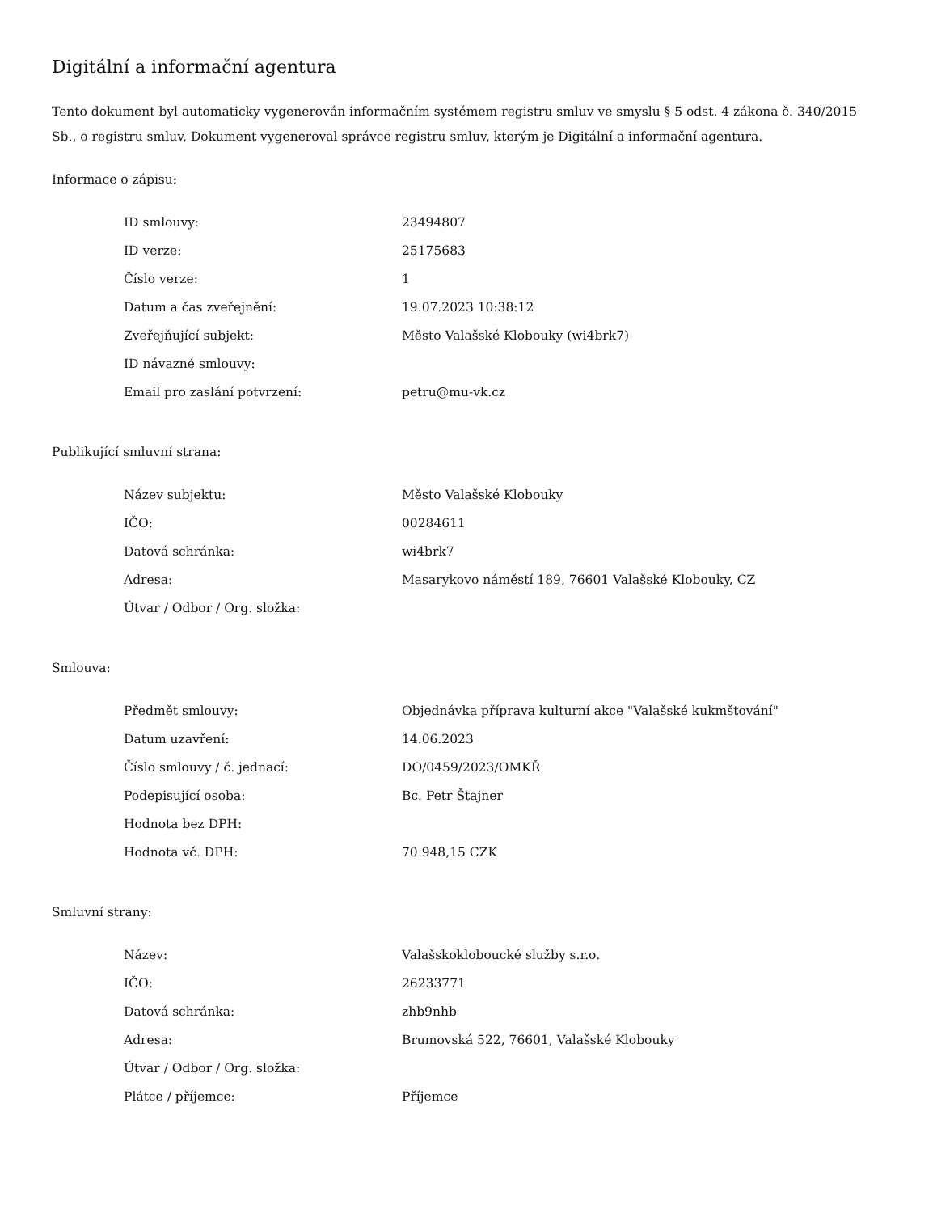Digitální a informační agentura
Tento dokument byl automaticky vygenerován informačním systémem registru smluv ve smyslu § 5 odst. 4 zákona č. 340/2015 Sb., o registru smluv. Dokument vygeneroval správce registru smluv, kterým je Digitální a informační agentura.
Informace o zápisu:
| ID smlouvy: | 23494807 |
| ID verze: | 25175683 |
| Číslo verze: | 1 |
| Datum a čas zveřejnění: | 19.07.2023 10:38:12 |
| Zveřejňující subjekt: | Město Valašské Klobouky (wi4brk7) |
| ID návazné smlouvy: | |
| Email pro zaslání potvrzení: | petru@mu-vk.cz |
Publikující smluvní strana:
| Název subjektu: | Město Valašské Klobouky |
| IČO: | 00284611 |
| Datová schránka: | wi4brk7 |
| Adresa: | Masarykovo náměstí 189, 76601 Valašské Klobouky, CZ |
| Útvar / Odbor / Org. složka: | |
Smlouva:
| Předmět smlouvy: | Objednávka příprava kulturní akce "Valašské kukmštování" |
| Datum uzavření: | 14.06.2023 |
| Číslo smlouvy / č. jednací: | DO/0459/2023/OMKŘ |
| Podepisující osoba: | Bc. Petr Štajner |
| Hodnota bez DPH: | |
| Hodnota vč. DPH: | 70 948,15 CZK |
Smluvní strany:
| Název: | Valašskokloboucké služby s.r.o. |
| IČO: | 26233771 |
| Datová schránka: | zhb9nhb |
| Adresa: | Brumovská 522, 76601, Valašské Klobouky |
| Útvar / Odbor / Org. složka: | |
| Plátce / příjemce: | Příjemce |